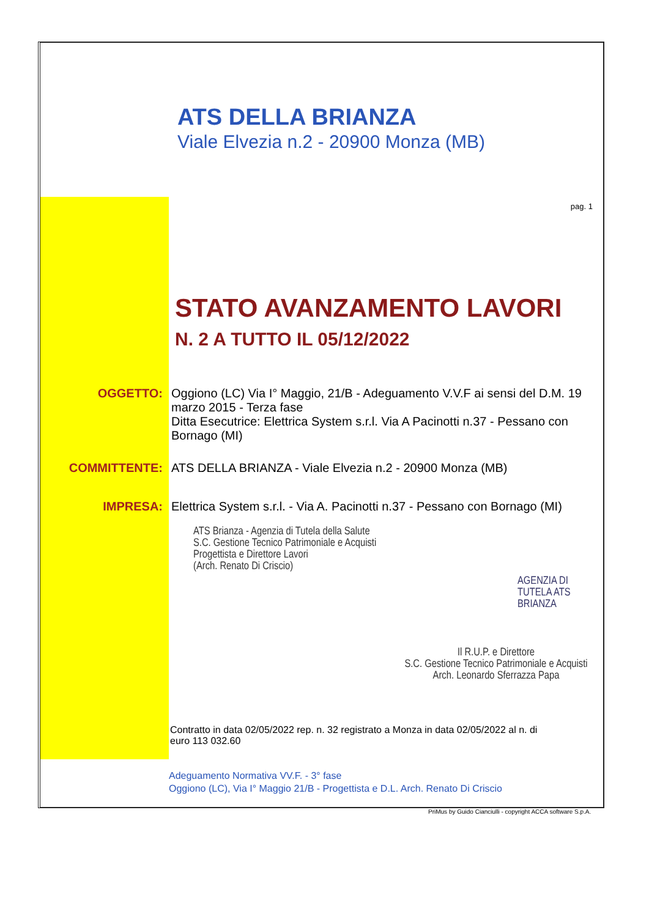ATS DELLA BRIANZA
Viale Elvezia n.2 - 20900 Monza (MB)
pag. 1
STATO AVANZAMENTO LAVORI
N. 2 A TUTTO IL 05/12/2022
OGGETTO:
Oggiono (LC) Via I° Maggio, 21/B - Adeguamento V.V.F ai sensi del D.M. 19 marzo 2015 - Terza fase
Ditta Esecutrice: Elettrica System s.r.l. Via A Pacinotti n.37 - Pessano con Bornago (MI)
COMMITTENTE:
ATS DELLA BRIANZA - Viale Elvezia n.2 - 20900 Monza (MB)
IMPRESA:
Elettrica System s.r.l. - Via A. Pacinotti n.37 - Pessano con Bornago (MI)
ATS Brianza - Agenzia di Tutela della Salute
S.C. Gestione Tecnico Patrimoniale e Acquisti
Progettista e Direttore Lavori
(Arch. Renato Di Criscio)
AGENZIA DI TUTELA ATS BRIANZA
Il R.U.P. e Direttore
S.C. Gestione Tecnico Patrimoniale e Acquisti
Arch. Leonardo Sferrazza Papa
Contratto in data 02/05/2022 rep. n. 32 registrato a Monza in data 02/05/2022 al n. di
euro 113 032.60
Adeguamento Normativa VV.F. - 3° fase
Oggiono (LC), Via I° Maggio 21/B - Progettista e D.L. Arch. Renato Di Criscio
PriMus by Guido Cianciulli - copyright ACCA software S.p.A.